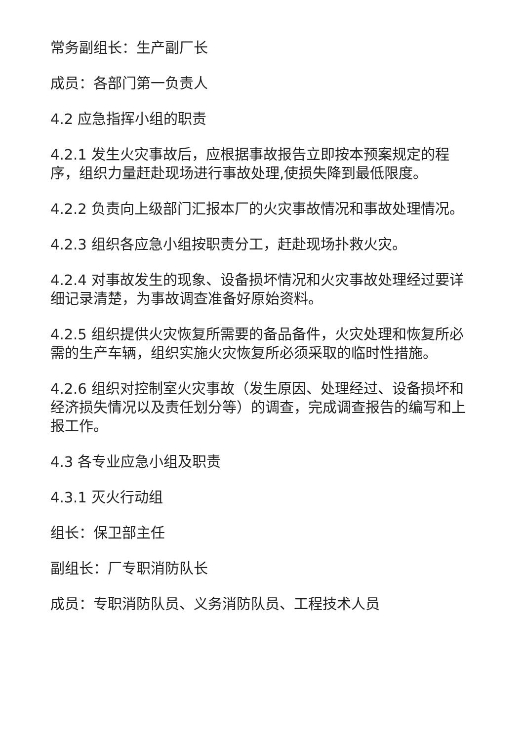常务副组长：生产副厂长
成员：各部门第一负责人
4.2 应急指挥小组的职责
4.2.1 发生火灾事故后，应根据事故报告立即按本预案规定的程序，组织力量赶赴现场进行事故处理,使损失降到最低限度。
4.2.2 负责向上级部门汇报本厂的火灾事故情况和事故处理情况。
4.2.3 组织各应急小组按职责分工，赶赴现场扑救火灾。
4.2.4 对事故发生的现象、设备损坏情况和火灾事故处理经过要详细记录清楚，为事故调查准备好原始资料。
4.2.5 组织提供火灾恢复所需要的备品备件，火灾处理和恢复所必需的生产车辆，组织实施火灾恢复所必须采取的临时性措施。
4.2.6 组织对控制室火灾事故（发生原因、处理经过、设备损坏和经济损失情况以及责任划分等）的调查，完成调查报告的编写和上报工作。
4.3 各专业应急小组及职责
4.3.1 灭火行动组
组长：保卫部主任
副组长：厂专职消防队长
成员：专职消防队员、义务消防队员、工程技术人员